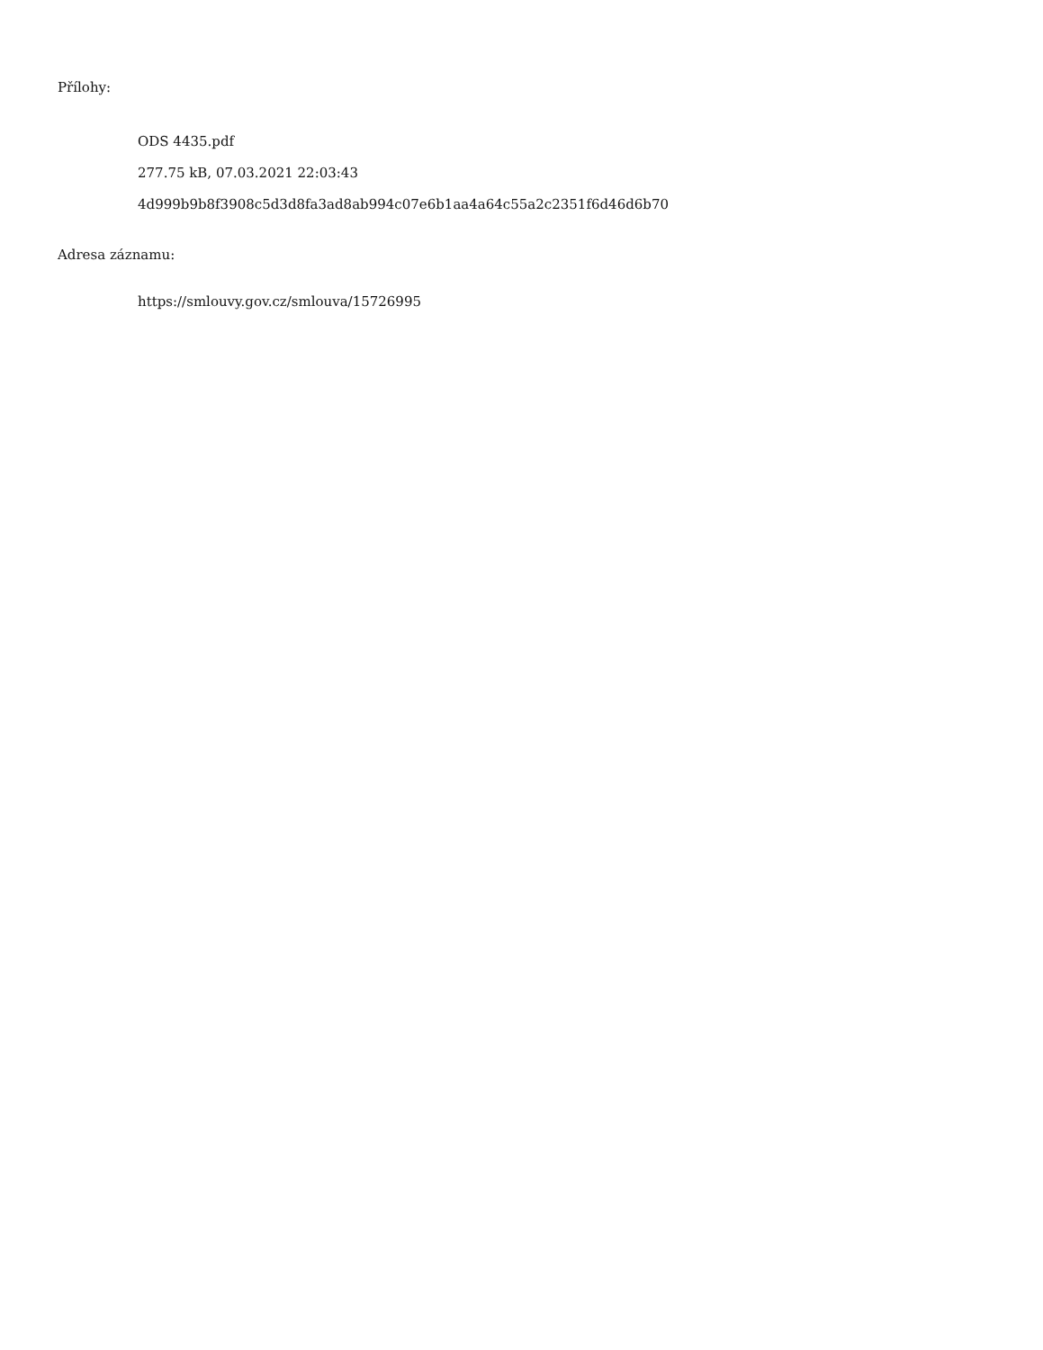Přílohy:
ODS 4435.pdf
277.75 kB, 07.03.2021 22:03:43
4d999b9b8f3908c5d3d8fa3ad8ab994c07e6b1aa4a64c55a2c2351f6d46d6b70
Adresa záznamu:
https://smlouvy.gov.cz/smlouva/15726995